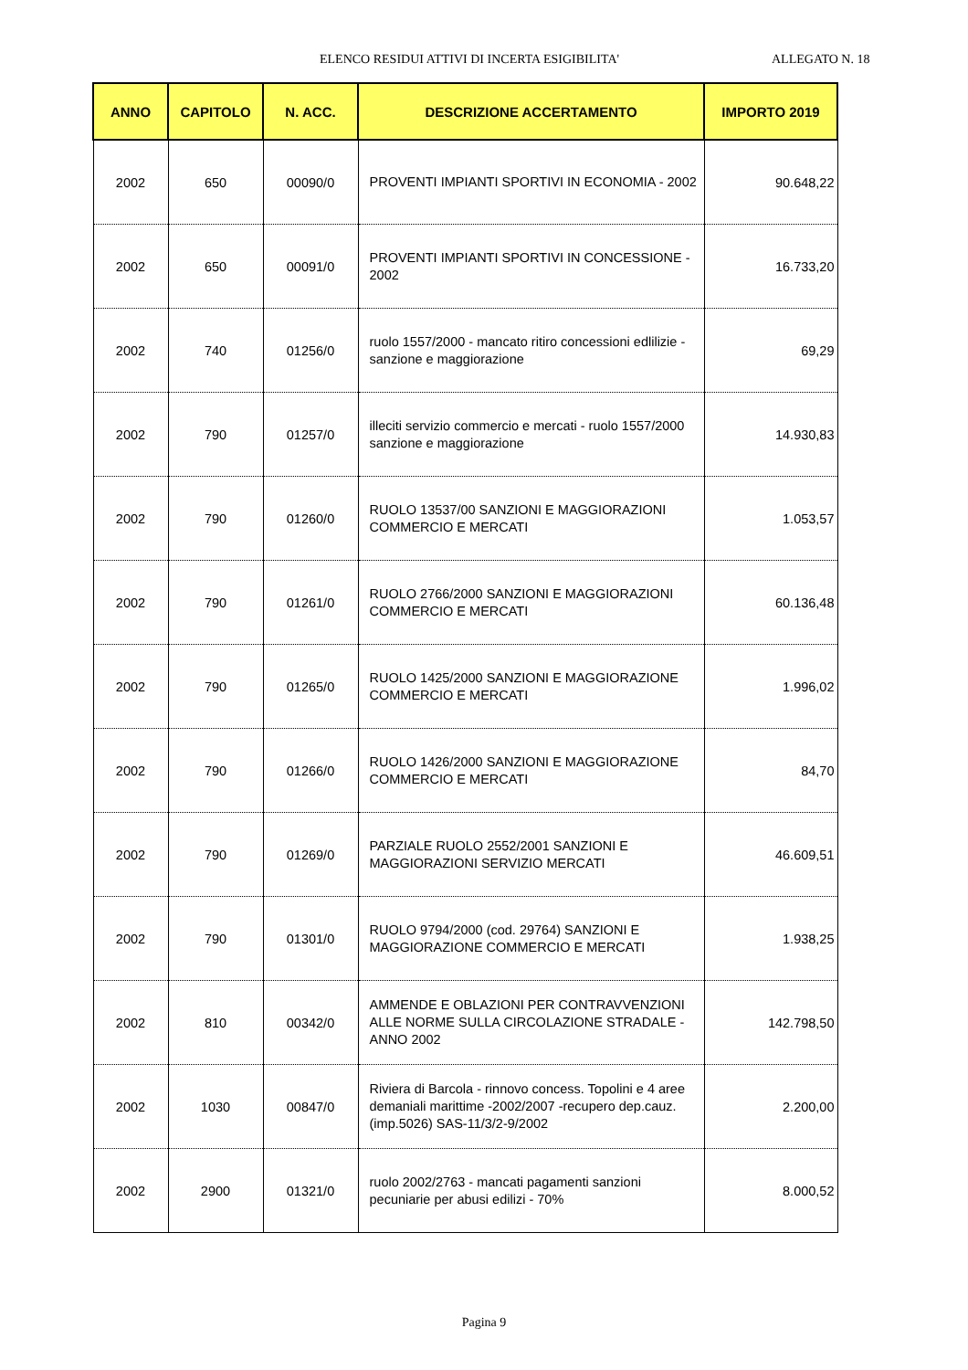ELENCO RESIDUI ATTIVI DI INCERTA ESIGIBILITA' ALLEGATO N. 18
| ANNO | CAPITOLO | N. ACC. | DESCRIZIONE ACCERTAMENTO | IMPORTO 2019 |
| --- | --- | --- | --- | --- |
| 2002 | 650 | 00090/0 | PROVENTI IMPIANTI SPORTIVI IN ECONOMIA - 2002 | 90.648,22 |
| 2002 | 650 | 00091/0 | PROVENTI IMPIANTI SPORTIVI IN CONCESSIONE - 2002 | 16.733,20 |
| 2002 | 740 | 01256/0 | ruolo 1557/2000 - mancato ritiro concessioni edlilizie - sanzione e maggiorazione | 69,29 |
| 2002 | 790 | 01257/0 | illeciti servizio commercio e mercati - ruolo 1557/2000 sanzione e maggiorazione | 14.930,83 |
| 2002 | 790 | 01260/0 | RUOLO 13537/00 SANZIONI E MAGGIORAZIONI COMMERCIO E MERCATI | 1.053,57 |
| 2002 | 790 | 01261/0 | RUOLO 2766/2000 SANZIONI E MAGGIORAZIONI COMMERCIO E MERCATI | 60.136,48 |
| 2002 | 790 | 01265/0 | RUOLO 1425/2000 SANZIONI E MAGGIORAZIONE COMMERCIO E MERCATI | 1.996,02 |
| 2002 | 790 | 01266/0 | RUOLO 1426/2000 SANZIONI E MAGGIORAZIONE COMMERCIO E MERCATI | 84,70 |
| 2002 | 790 | 01269/0 | PARZIALE RUOLO 2552/2001 SANZIONI E MAGGIORAZIONI SERVIZIO MERCATI | 46.609,51 |
| 2002 | 790 | 01301/0 | RUOLO 9794/2000 (cod. 29764) SANZIONI E MAGGIORAZIONE COMMERCIO E MERCATI | 1.938,25 |
| 2002 | 810 | 00342/0 | AMMENDE E OBLAZIONI PER CONTRAVVENZIONI ALLE NORME SULLA CIRCOLAZIONE STRADALE - ANNO 2002 | 142.798,50 |
| 2002 | 1030 | 00847/0 | Riviera di Barcola - rinnovo concess. Topolini e 4 aree demaniali marittime -2002/2007 -recupero dep.cauz. (imp.5026) SAS-11/3/2-9/2002 | 2.200,00 |
| 2002 | 2900 | 01321/0 | ruolo 2002/2763 - mancati pagamenti sanzioni pecuniarie per abusi edilizi - 70% | 8.000,52 |
Pagina 9